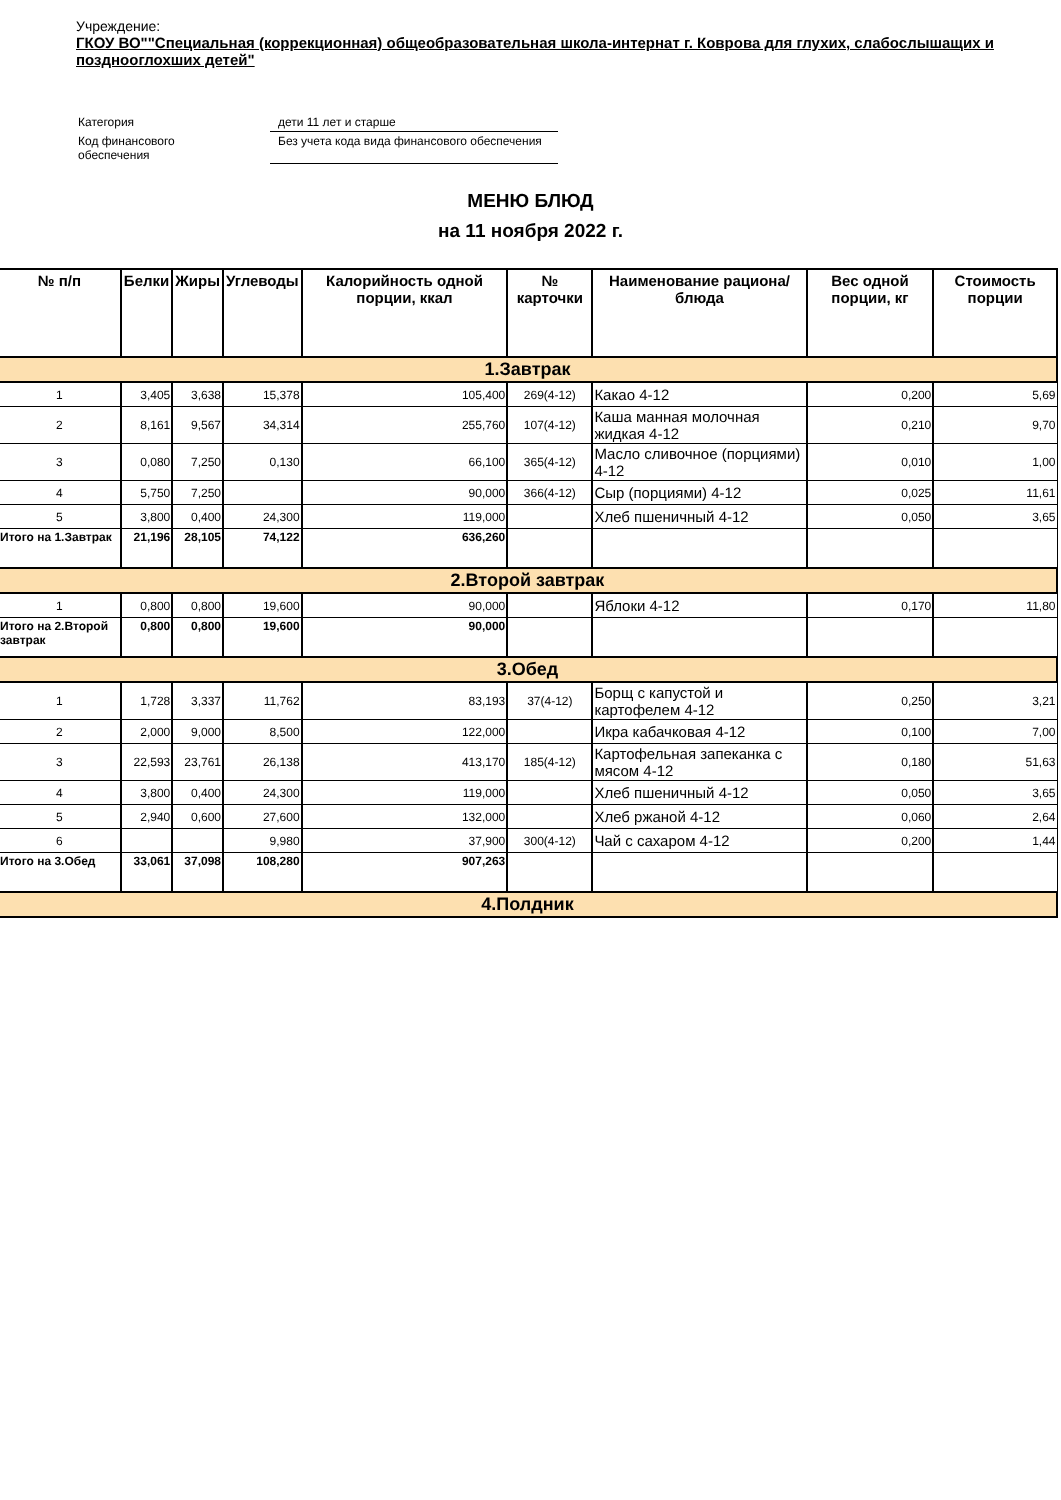Учреждение:
ГКОУ ВО""Специальная (коррекционная) общеобразовательная школа-интернат г. Коврова для глухих, слабослышащих и позднооглохших детей"
| Категория | дети 11 лет и старше |
| Код финансового обеспечения | Без учета кода вида финансового обеспечения |
МЕНЮ БЛЮД
на 11 ноября 2022 г.
| № п/п | Белки | Жиры | Углеводы | Калорийность одной порции, ккал | № карточки | Наименование рациона/ блюда | Вес одной порции, кг | Стоимость порции |
| --- | --- | --- | --- | --- | --- | --- | --- | --- |
| 1.Завтрак | | | | | | | | |
| 1 | 3,405 | 3,638 | 15,378 | 105,400 | 269(4-12) | Какао 4-12 | 0,200 | 5,69 |
| 2 | 8,161 | 9,567 | 34,314 | 255,760 | 107(4-12) | Каша манная молочная жидкая 4-12 | 0,210 | 9,70 |
| 3 | 0,080 | 7,250 | 0,130 | 66,100 | 365(4-12) | Масло сливочное (порциями) 4-12 | 0,010 | 1,00 |
| 4 | 5,750 | 7,250 | | 90,000 | 366(4-12) | Сыр (порциями) 4-12 | 0,025 | 11,61 |
| 5 | 3,800 | 0,400 | 24,300 | 119,000 | | Хлеб пшеничный 4-12 | 0,050 | 3,65 |
| Итого на 1.Завтрак | 21,196 | 28,105 | 74,122 | 636,260 | | | | |
| 2.Второй завтрак | | | | | | | | |
| 1 | 0,800 | 0,800 | 19,600 | 90,000 | | Яблоки 4-12 | 0,170 | 11,80 |
| Итого на 2.Второй завтрак | 0,800 | 0,800 | 19,600 | 90,000 | | | | |
| 3.Обед | | | | | | | | |
| 1 | 1,728 | 3,337 | 11,762 | 83,193 | 37(4-12) | Борщ с капустой и картофелем 4-12 | 0,250 | 3,21 |
| 2 | 2,000 | 9,000 | 8,500 | 122,000 | | Икра кабачковая 4-12 | 0,100 | 7,00 |
| 3 | 22,593 | 23,761 | 26,138 | 413,170 | 185(4-12) | Картофельная запеканка с мясом 4-12 | 0,180 | 51,63 |
| 4 | 3,800 | 0,400 | 24,300 | 119,000 | | Хлеб пшеничный 4-12 | 0,050 | 3,65 |
| 5 | 2,940 | 0,600 | 27,600 | 132,000 | | Хлеб ржаной 4-12 | 0,060 | 2,64 |
| 6 | | | 9,980 | 37,900 | 300(4-12) | Чай с сахаром 4-12 | 0,200 | 1,44 |
| Итого на 3.Обед | 33,061 | 37,098 | 108,280 | 907,263 | | | | |
| 4.Полдник | | | | | | | | |